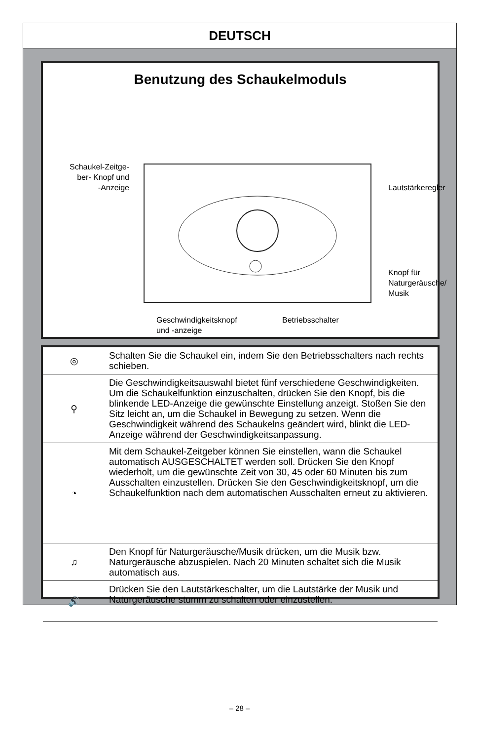DEUTSCH
Benutzung des Schaukelmoduls
Schaukel-Zeitge-
ber- Knopf und
-Anzeige
Lautstärkeregler
Knopf für
Naturgeräusche/
Musik
Geschwindigkeitsknopf
und -anzeige
Betriebsschalter
| ◎ | Schalten Sie die Schaukel ein, indem Sie den Betriebsschalters nach rechts schieben. |
| ⚲ | Die Geschwindigkeitsauswahl bietet fünf verschiedene Geschwindigkeiten. Um die Schaukelfunktion einzuschalten, drücken Sie den Knopf, bis die blinkende LED-Anzeige die gewünschte Einstellung anzeigt. Stoßen Sie den Sitz leicht an, um die Schaukel in Bewegung zu setzen. Wenn die Geschwindigkeit während des Schaukelns geändert wird, blinkt die LED-Anzeige während der Geschwindigkeitsanpassung. |
| ◔ | Mit dem Schaukel-Zeitgeber können Sie einstellen, wann die Schaukel automatisch AUSGESCHALTET werden soll. Drücken Sie den Knopf wiederholt, um die gewünschte Zeit von 30, 45 oder 60 Minuten bis zum Ausschalten einzustellen. Drücken Sie den Geschwindigkeitsknopf, um die Schaukelfunktion nach dem automatischen Ausschalten erneut zu aktivieren. |
| ♫ | Den Knopf für Naturgeräusche/Musik drücken, um die Musik bzw. Naturgeräusche abzuspielen. Nach 20 Minuten schaltet sich die Musik automatisch aus. |
| 🔊 | Drücken Sie den Lautstärkeschalter, um die Lautstärke der Musik und Naturgeräusche stumm zu schalten oder einzustellen. |
– 28 –